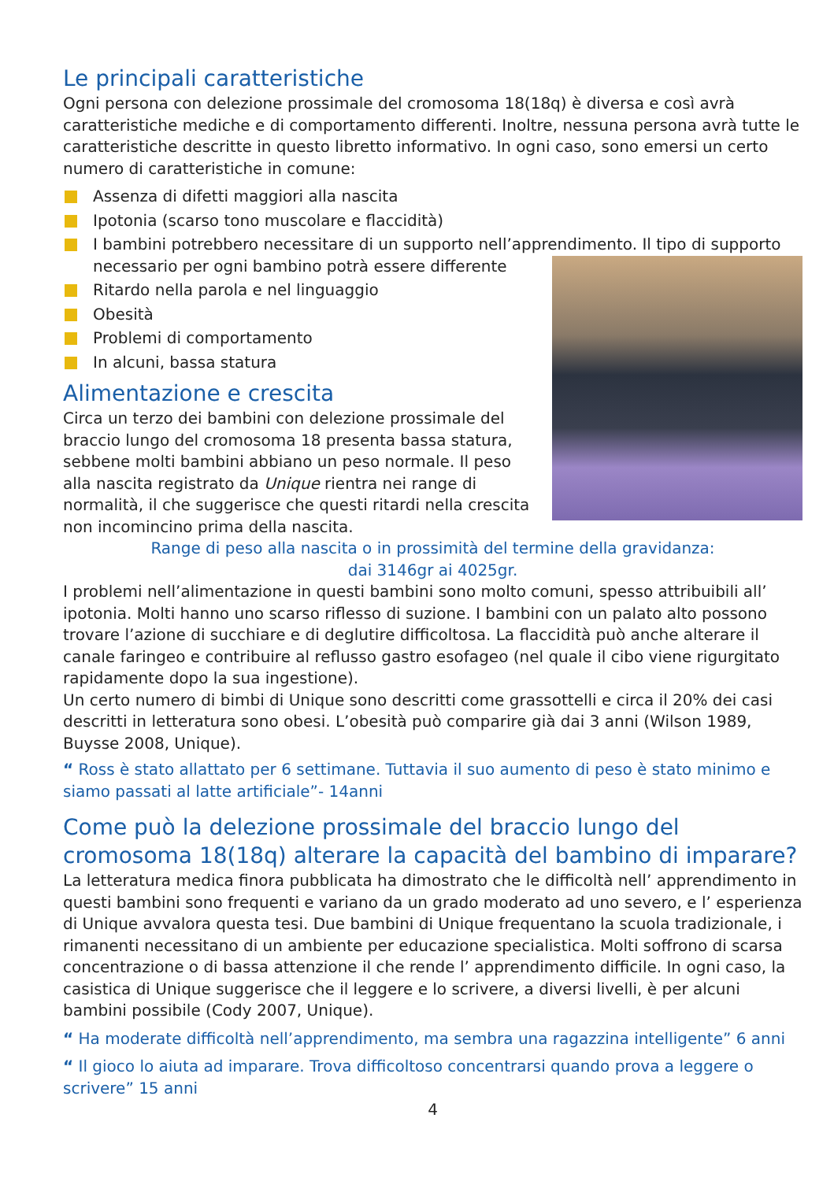Le principali caratteristiche
Ogni persona con delezione prossimale del cromosoma 18(18q) è diversa e così avrà caratteristiche mediche e di comportamento differenti. Inoltre, nessuna persona avrà tutte le caratteristiche descritte in questo libretto informativo. In ogni caso, sono emersi un certo numero di caratteristiche in comune:
Assenza di difetti maggiori alla nascita
Ipotonia (scarso tono muscolare e flaccidità)
I bambini potrebbero necessitare di un supporto nell’apprendimento. Il tipo di
supporto necessario per ogni bambino potrà essere differente
Ritardo nella parola e nel linguaggio
Obesità
Problemi di comportamento
In alcuni, bassa statura
Alimentazione e crescita
Circa un terzo dei bambini con delezione prossimale del braccio lungo del cromosoma 18 presenta bassa statura, sebbene molti bambini abbiano un peso normale. Il peso alla nascita registrato da Unique rientra nei range di normalità, il che suggerisce che questi ritardi nella crescita non incomincino prima della nascita.
Range di peso alla nascita o in prossimità del termine della gravidanza:
dai 3146gr ai 4025gr.
I problemi nell’alimentazione in questi bambini sono molto comuni, spesso attribuibili all’ ipotonia. Molti hanno uno scarso riflesso di suzione. I bambini con un palato alto possono trovare l’azione di succhiare e di deglutire difficoltosa. La flaccidità può anche alterare il canale faringeo e contribuire al reflusso gastro esofageo (nel quale il cibo viene rigurgitato rapidamente dopo la sua ingestione).
Un certo numero di bimbi di Unique sono descritti come grassottelli e circa il 20% dei casi descritti in letteratura sono obesi. L’obesità può comparire già dai 3 anni (Wilson 1989, Buysse 2008, Unique).
“ Ross è stato allattato per 6 settimane. Tuttavia il suo aumento di peso è stato minimo e siamo passati al latte artificiale”- 14anni
Come può la delezione prossimale del braccio lungo del cromosoma 18(18q) alterare la capacità del bambino di imparare?
La letteratura medica finora pubblicata ha dimostrato che le difficoltà nell’ apprendimento in questi bambini sono frequenti e variano da un grado moderato ad uno severo, e l’ esperienza di Unique avvalora questa tesi. Due bambini di Unique frequentano la scuola tradizionale, i rimanenti necessitano di un ambiente per educazione specialistica. Molti soffrono di scarsa concentrazione o di bassa attenzione il che rende l’ apprendimento difficile. In ogni caso, la casistica di Unique suggerisce che il leggere e lo scrivere, a diversi livelli, è per alcuni bambini possibile (Cody 2007, Unique).
“ Ha moderate difficoltà nell’apprendimento, ma sembra una ragazzina intelligente” 6 anni
“ Il gioco lo aiuta ad imparare. Trova difficoltoso concentrarsi quando prova a leggere o scrivere” 15 anni
4